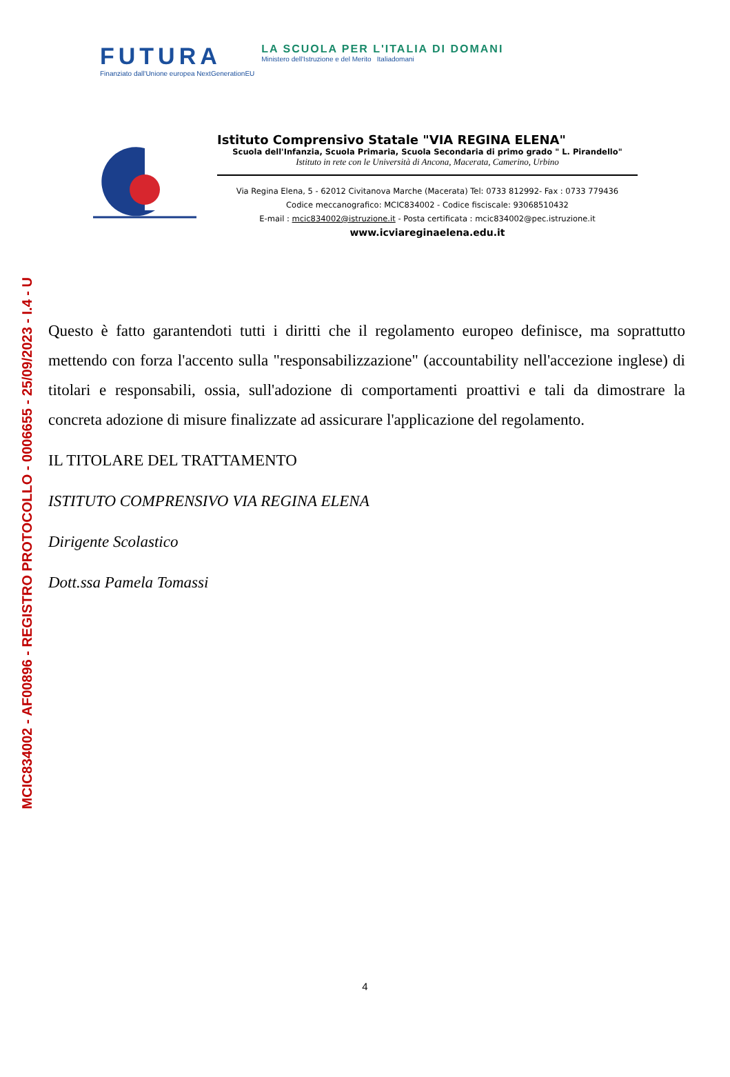MCIC834002 - AF00896 - REGISTRO PROTOCOLLO - 0006655 - 25/09/2023 - I.4 - U
FUTURA
Finanziato dall'Unione europea NextGenerationEU
LA SCUOLA PER L'ITALIA DI DOMANI
Ministero dell'Istruzione e del Merito Italiadomani
Istituto Comprensivo Statale "VIA REGINA ELENA"
Scuola dell'Infanzia, Scuola Primaria, Scuola Secondaria di primo grado " L. Pirandello"
Istituto in rete con le Università di Ancona, Macerata, Camerino, Urbino
Via Regina Elena, 5 - 62012 Civitanova Marche (Macerata) Tel: 0733 812992- Fax : 0733 779436
Codice meccanografico: MCIC834002 - Codice fisciscale: 93068510432
E-mail : mcic834002@istruzione.it - Posta certificata : mcic834002@pec.istruzione.it
www.icviareginaelena.edu.it
Questo è fatto garantendoti tutti i diritti che il regolamento europeo definisce, ma soprattutto mettendo con forza l'accento sulla "responsabilizzazione" (accountability nell'accezione inglese) di titolari e responsabili, ossia, sull'adozione di comportamenti proattivi e tali da dimostrare la concreta adozione di misure finalizzate ad assicurare l'applicazione del regolamento.
IL TITOLARE DEL TRATTAMENTO
ISTITUTO COMPRENSIVO VIA REGINA ELENA
Dirigente Scolastico
Dott.ssa Pamela Tomassi
4